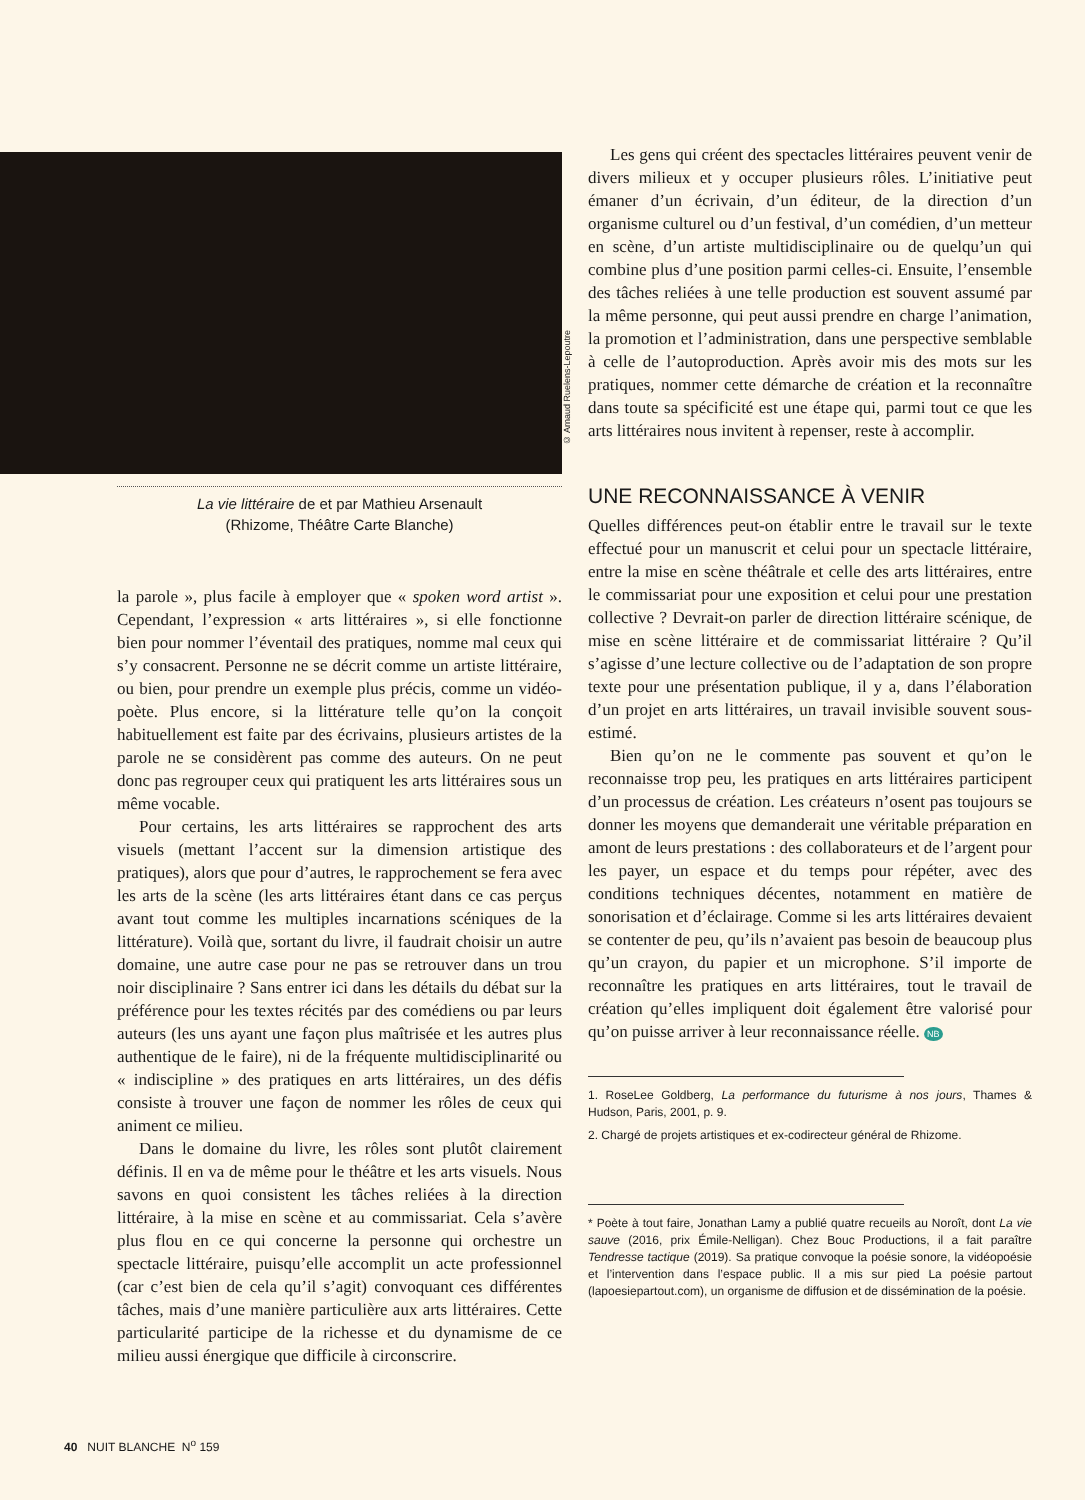La vie littéraire de et par Mathieu Arsenault
(Rhizome, Théâtre Carte Blanche)
la parole », plus facile à employer que « spoken word artist ». Cependant, l’expression « arts littéraires », si elle fonctionne bien pour nommer l’éventail des pratiques, nomme mal ceux qui s’y consacrent. Personne ne se décrit comme un artiste littéraire, ou bien, pour prendre un exemple plus précis, comme un vidéo-poète. Plus encore, si la littérature telle qu’on la conçoit habituellement est faite par des écrivains, plusieurs artistes de la parole ne se considèrent pas comme des auteurs. On ne peut donc pas regrouper ceux qui pratiquent les arts littéraires sous un même vocable.
Pour certains, les arts littéraires se rapprochent des arts visuels (mettant l’accent sur la dimension artistique des pratiques), alors que pour d’autres, le rapprochement se fera avec les arts de la scène (les arts littéraires étant dans ce cas perçus avant tout comme les multiples incarnations scéniques de la littérature). Voilà que, sortant du livre, il faudrait choisir un autre domaine, une autre case pour ne pas se retrouver dans un trou noir disciplinaire ? Sans entrer ici dans les détails du débat sur la préférence pour les textes récités par des comédiens ou par leurs auteurs (les uns ayant une façon plus maîtrisée et les autres plus authentique de le faire), ni de la fréquente multidisciplinarité ou « indiscipline » des pratiques en arts littéraires, un des défis consiste à trouver une façon de nommer les rôles de ceux qui animent ce milieu.
Dans le domaine du livre, les rôles sont plutôt clairement définis. Il en va de même pour le théâtre et les arts visuels. Nous savons en quoi consistent les tâches reliées à la direction littéraire, à la mise en scène et au commissariat. Cela s’avère plus flou en ce qui concerne la personne qui orchestre un spectacle littéraire, puisqu’elle accomplit un acte professionnel (car c’est bien de cela qu’il s’agit) convoquant ces différentes tâches, mais d’une manière particulière aux arts littéraires. Cette particularité participe de la richesse et du dynamisme de ce milieu aussi énergique que difficile à circonscrire.
© Arnaud Ruelens-Lepoutre
Les gens qui créent des spectacles littéraires peuvent venir de divers milieux et y occuper plusieurs rôles. L’initiative peut émaner d’un écrivain, d’un éditeur, de la direction d’un organisme culturel ou d’un festival, d’un comédien, d’un metteur en scène, d’un artiste multidisciplinaire ou de quelqu’un qui combine plus d’une position parmi celles-ci. Ensuite, l’ensemble des tâches reliées à une telle production est souvent assumé par la même personne, qui peut aussi prendre en charge l’animation, la promotion et l’administration, dans une perspective semblable à celle de l’autoproduction. Après avoir mis des mots sur les pratiques, nommer cette démarche de création et la reconnaître dans toute sa spécificité est une étape qui, parmi tout ce que les arts littéraires nous invitent à repenser, reste à accomplir.
UNE RECONNAISSANCE À VENIR
Quelles différences peut-on établir entre le travail sur le texte effectué pour un manuscrit et celui pour un spectacle littéraire, entre la mise en scène théâtrale et celle des arts littéraires, entre le commissariat pour une exposition et celui pour une prestation collective ? Devrait-on parler de direction littéraire scénique, de mise en scène littéraire et de commissariat littéraire ? Qu’il s’agisse d’une lecture collective ou de l’adaptation de son propre texte pour une présentation publique, il y a, dans l’élaboration d’un projet en arts littéraires, un travail invisible souvent sous-estimé.
Bien qu’on ne le commente pas souvent et qu’on le reconnaisse trop peu, les pratiques en arts littéraires participent d’un processus de création. Les créateurs n’osent pas toujours se donner les moyens que demanderait une véritable préparation en amont de leurs prestations : des collaborateurs et de l’argent pour les payer, un espace et du temps pour répéter, avec des conditions techniques décentes, notamment en matière de sonorisation et d’éclairage. Comme si les arts littéraires devaient se contenter de peu, qu’ils n’avaient pas besoin de beaucoup plus qu’un crayon, du papier et un microphone. S’il importe de reconnaître les pratiques en arts littéraires, tout le travail de création qu’elles impliquent doit également être valorisé pour qu’on puisse arriver à leur reconnaissance réelle. NB
1. RoseLee Goldberg, La performance du futurisme à nos jours, Thames & Hudson, Paris, 2001, p. 9.
2. Chargé de projets artistiques et ex-codirecteur général de Rhizome.
* Poète à tout faire, Jonathan Lamy a publié quatre recueils au Noroît, dont La vie sauve (2016, prix Émile-Nelligan). Chez Bouc Productions, il a fait paraître Tendresse tactique (2019). Sa pratique convoque la poésie sonore, la vidéopoésie et l’intervention dans l’espace public. Il a mis sur pied La poésie partout (lapoesiepartout.com), un organisme de diffusion et de dissémination de la poésie.
40 NUIT BLANCHE N<sup>o</sup> 159